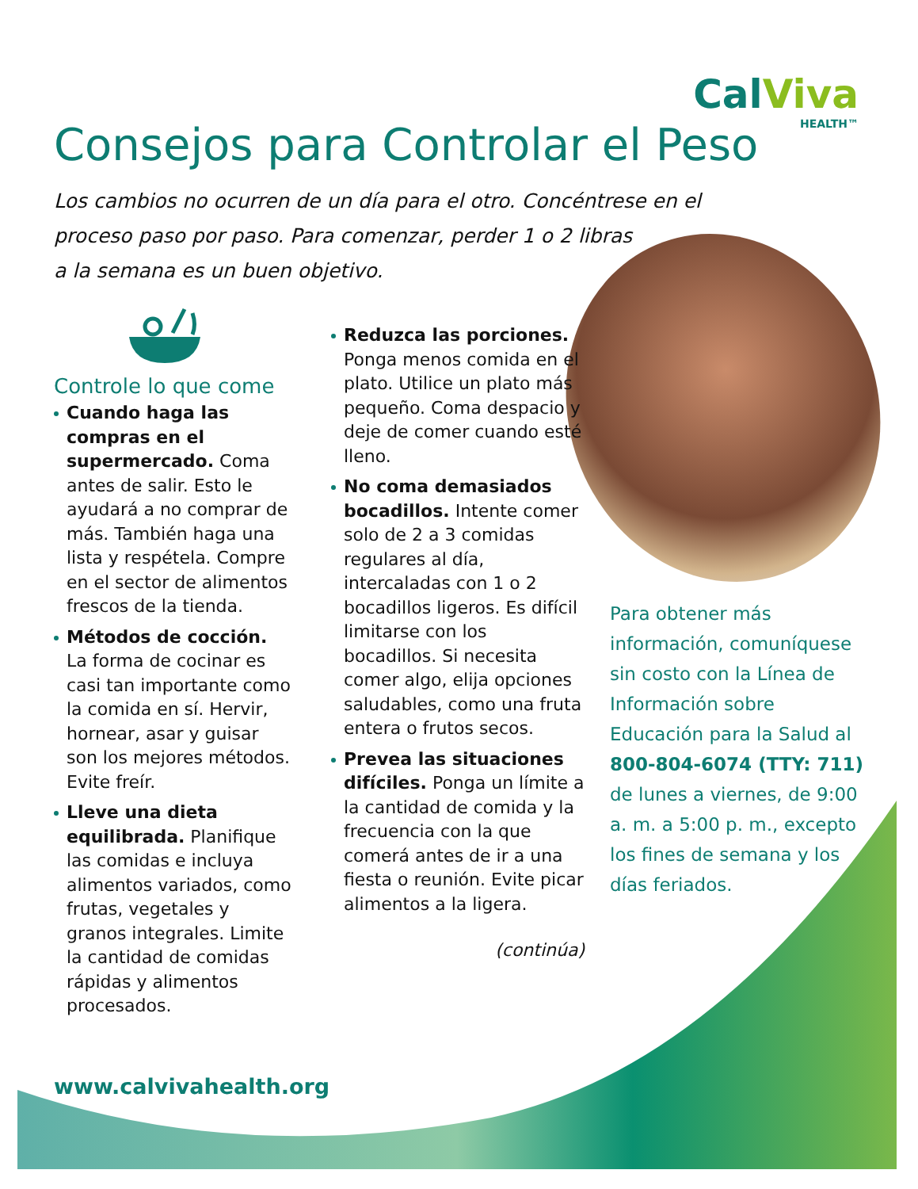CalViva
HEALTH™
Consejos para Controlar el Peso
Los cambios no ocurren de un día para el otro. Concéntrese en el proceso paso por paso. Para comenzar, perder 1 o 2 libras
a la semana es un buen objetivo.
Controle lo que come
Cuando haga las compras en el supermercado. Coma antes de salir. Esto le ayudará a no comprar de más. También haga una lista y respétela. Compre en el sector de alimentos frescos de la tienda.
Métodos de cocción. La forma de cocinar es casi tan importante como la comida en sí. Hervir, hornear, asar y guisar son los mejores métodos. Evite freír.
Lleve una dieta equilibrada. Planifique las comidas e incluya alimentos variados, como frutas, vegetales y granos integrales. Limite la cantidad de comidas rápidas y alimentos procesados.
Reduzca las porciones. Ponga menos comida en el plato. Utilice un plato más pequeño. Coma despacio y deje de comer cuando esté lleno.
No coma demasiados bocadillos. Intente comer solo de 2 a 3 comidas regulares al día, intercaladas con 1 o 2 bocadillos ligeros. Es difícil limitarse con los bocadillos. Si necesita comer algo, elija opciones saludables, como una fruta entera o frutos secos.
Prevea las situaciones difíciles. Ponga un límite a la cantidad de comida y la frecuencia con la que comerá antes de ir a una fiesta o reunión. Evite picar alimentos a la ligera.
(continúa)
Para obtener más información, comuníquese sin costo con la Línea de Información sobre Educación para la Salud al 800-804-6074 (TTY: 711) de lunes a viernes, de 9:00 a. m. a 5:00 p. m., excepto los fines de semana y los días feriados.
www.calvivahealth.org